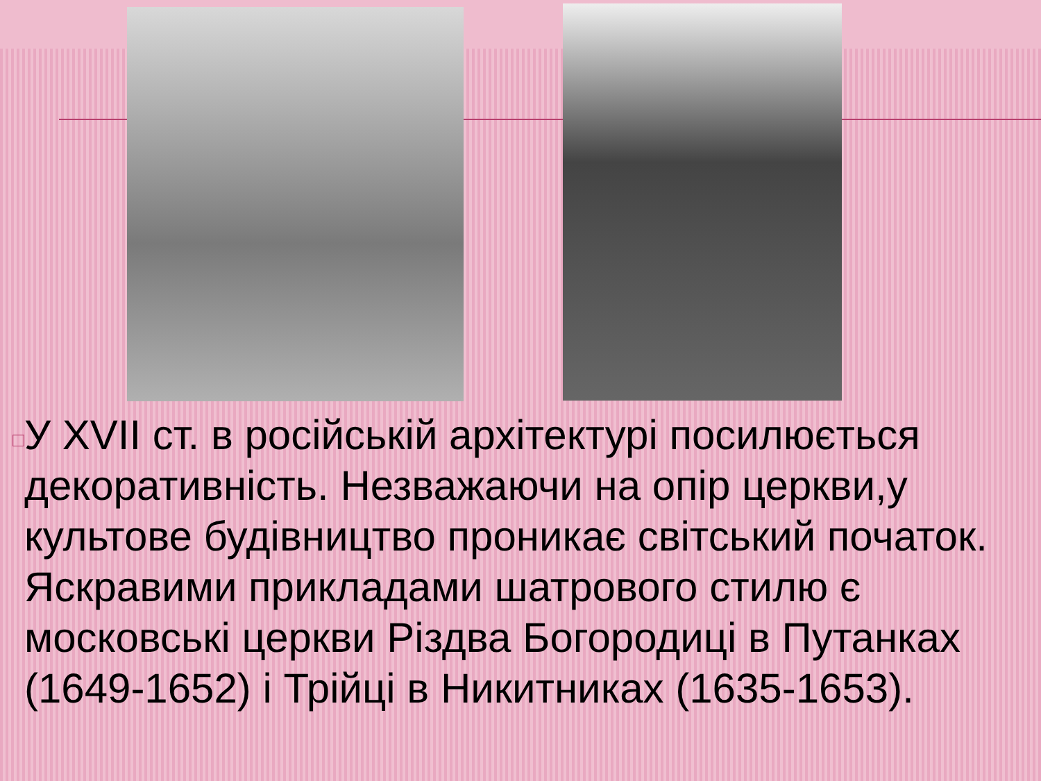□
У XVII ст. в російській архітектурі посилюється декоративність. Незважаючи на опір церкви,у культове будівництво проникає світський початок. Яскравими прикладами шатрового стилю є московські церкви Різдва Богородиці в Путанках (1649-1652) і Трійці в Никитниках (1635-1653).